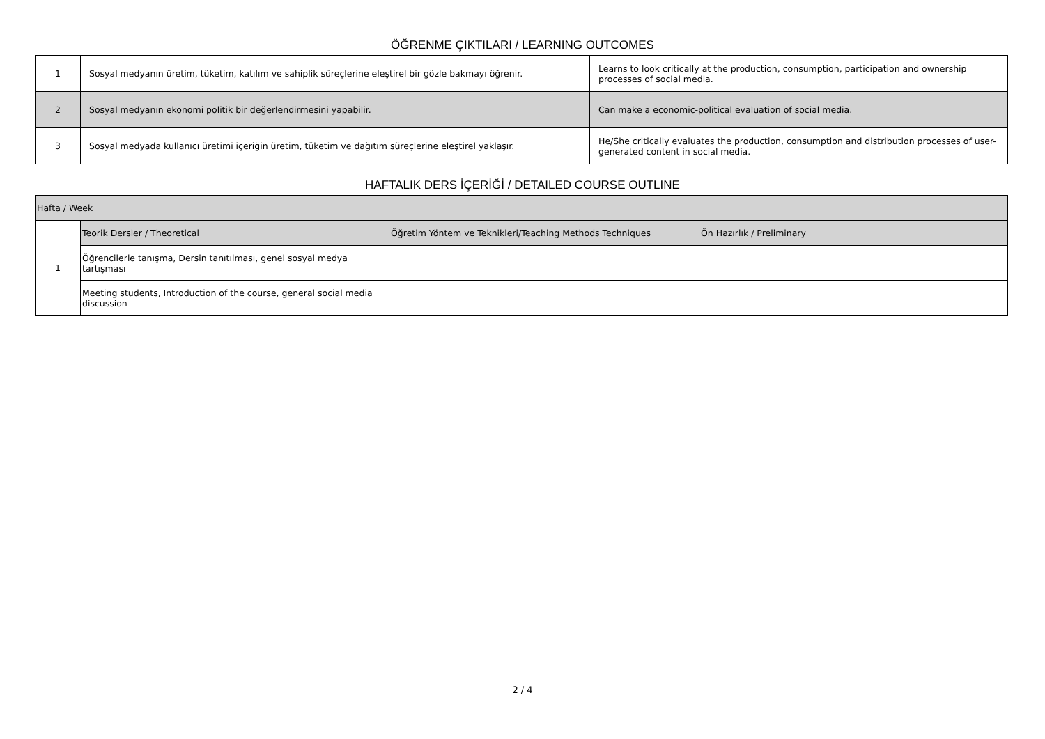ÖĞRENME ÇIKTILARI / LEARNING OUTCOMES
| 1 | Sosyal medyanın üretim, tüketim, katılım ve sahiplik süreçlerine eleştirel bir gözle bakmayı öğrenir. | Learns to look critically at the production, consumption, participation and ownership processes of social media. |
| 2 | Sosyal medyanın ekonomi politik bir değerlendirmesini yapabilir. | Can make a economic-political evaluation of social media. |
| 3 | Sosyal medyada kullanıcı üretimi içeriğin üretim, tüketim ve dağıtım süreçlerine eleştirel yaklaşır. | He/She critically evaluates the production, consumption and distribution processes of user-generated content in social media. |
HAFTALIK DERS İÇERİĞİ / DETAILED COURSE OUTLINE
| Hafta / Week | | | |
| --- | --- | --- | --- |
| 1 | Teorik Dersler / Theoretical | Öğretim Yöntem ve Teknikleri/Teaching Methods Techniques | Ön Hazırlık / Preliminary |
| | Öğrencilerle tanışma, Dersin tanıtılması, genel sosyal medya tartışması | | |
| | Meeting students, Introduction of the course, general social media discussion | | |
2 / 4